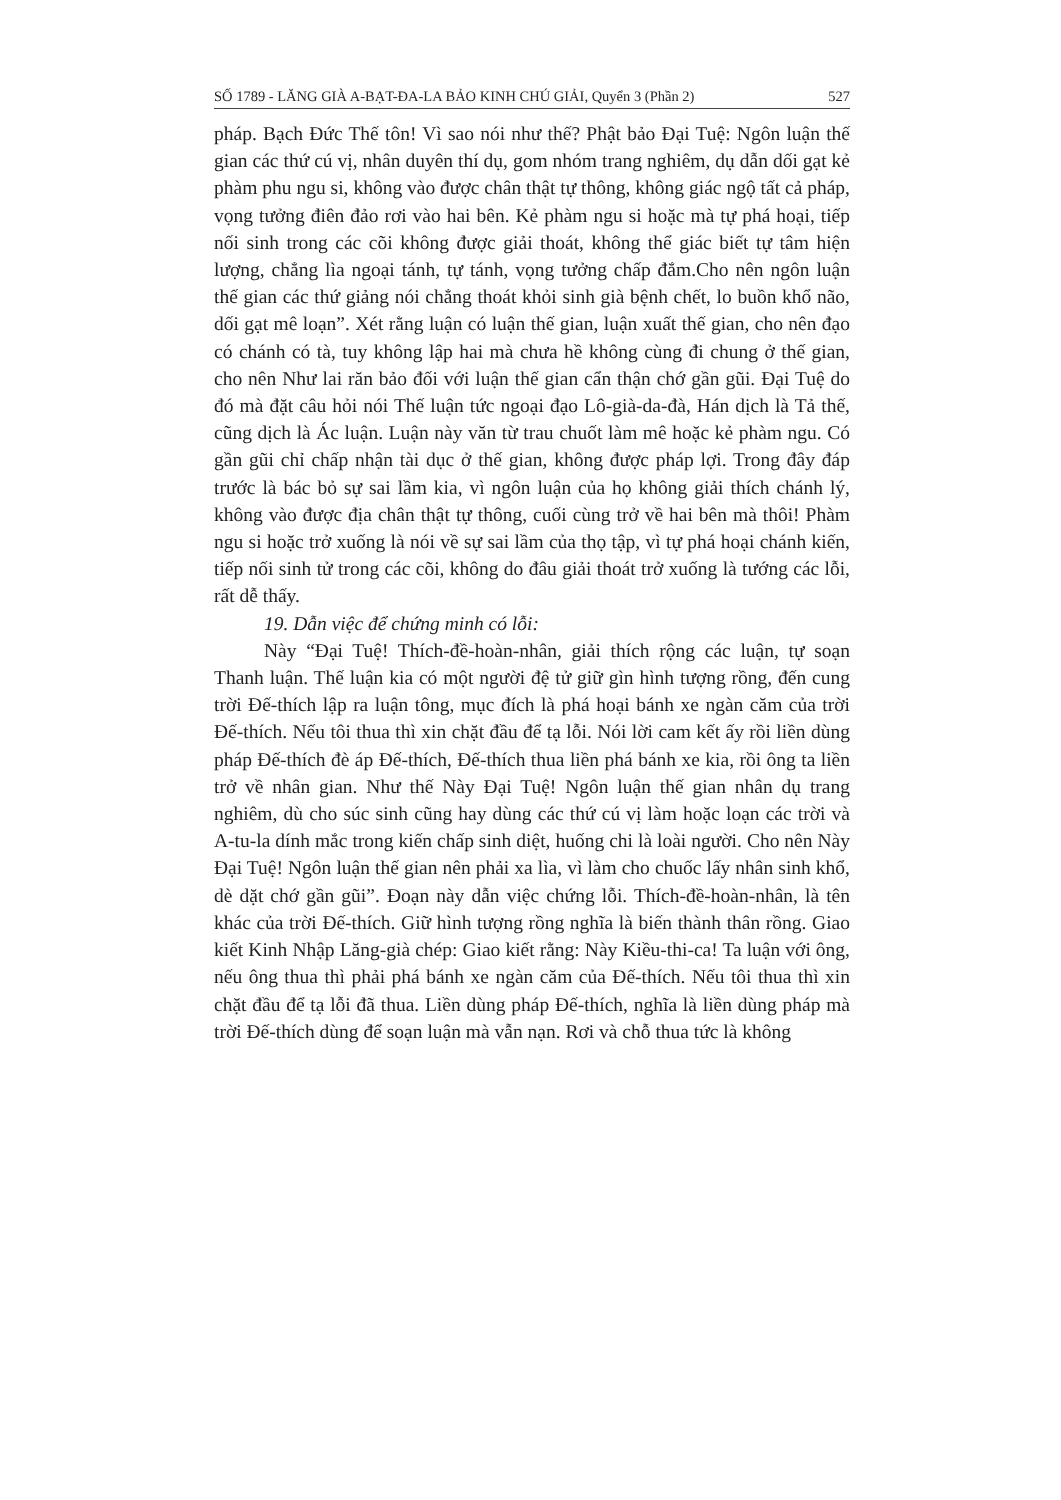SỐ 1789 - LĂNG GIÀ A-BẠT-ĐA-LA BẢO KINH CHÚ GIẢI, Quyển 3 (Phần 2) 527
pháp. Bạch Đức Thế tôn! Vì sao nói như thế? Phật bảo Đại Tuệ: Ngôn luận thế gian các thứ cú vị, nhân duyên thí dụ, gom nhóm trang nghiêm, dụ dẫn dối gạt kẻ phàm phu ngu si, không vào được chân thật tự thông, không giác ngộ tất cả pháp, vọng tưởng điên đảo rơi vào hai bên. Kẻ phàm ngu si hoặc mà tự phá hoại, tiếp nối sinh trong các cõi không được giải thoát, không thể giác biết tự tâm hiện lượng, chẳng lìa ngoại tánh, tự tánh, vọng tưởng chấp đắm.Cho nên ngôn luận thế gian các thứ giảng nói chẳng thoát khỏi sinh già bệnh chết, lo buồn khổ não, dối gạt mê loạn”. Xét rằng luận có luận thế gian, luận xuất thế gian, cho nên đạo có chánh có tà, tuy không lập hai mà chưa hề không cùng đi chung ở thế gian, cho nên Như lai răn bảo đối với luận thế gian cẩn thận chớ gần gũi. Đại Tuệ do đó mà đặt câu hỏi nói Thế luận tức ngoại đạo Lô-già-da-đà, Hán dịch là Tả thế, cũng dịch là Ác luận. Luận này văn từ trau chuốt làm mê hoặc kẻ phàm ngu. Có gần gũi chỉ chấp nhận tài dục ở thế gian, không được pháp lợi. Trong đây đáp trước là bác bỏ sự sai lầm kia, vì ngôn luận của họ không giải thích chánh lý, không vào được địa chân thật tự thông, cuối cùng trở về hai bên mà thôi! Phàm ngu si hoặc trở xuống là nói về sự sai lầm của thọ tập, vì tự phá hoại chánh kiến, tiếp nối sinh tử trong các cõi, không do đâu giải thoát trở xuống là tướng các lỗi, rất dễ thấy.
19. Dẫn việc để chứng minh có lỗi:
Này “Đại Tuệ! Thích-đề-hoàn-nhân, giải thích rộng các luận, tự soạn Thanh luận. Thế luận kia có một người đệ tử giữ gìn hình tượng rồng, đến cung trời Đế-thích lập ra luận tông, mục đích là phá hoại bánh xe ngàn căm của trời Đế-thích. Nếu tôi thua thì xin chặt đầu để tạ lỗi. Nói lời cam kết ấy rồi liền dùng pháp Đế-thích đè áp Đế-thích, Đế-thích thua liền phá bánh xe kia, rồi ông ta liền trở về nhân gian. Như thế Này Đại Tuệ! Ngôn luận thế gian nhân dụ trang nghiêm, dù cho súc sinh cũng hay dùng các thứ cú vị làm hoặc loạn các trời và A-tu-la dính mắc trong kiến chấp sinh diệt, huống chi là loài người. Cho nên Này Đại Tuệ! Ngôn luận thế gian nên phải xa lìa, vì làm cho chuốc lấy nhân sinh khổ, dè dặt chớ gần gũi”. Đoạn này dẫn việc chứng lỗi. Thích-đề-hoàn-nhân, là tên khác của trời Đế-thích. Giữ hình tượng rồng nghĩa là biến thành thân rồng. Giao kiết Kinh Nhập Lăng-già chép: Giao kiết rằng: Này Kiều-thi-ca! Ta luận với ông, nếu ông thua thì phải phá bánh xe ngàn căm của Đế-thích. Nếu tôi thua thì xin chặt đầu để tạ lỗi đã thua. Liền dùng pháp Đế-thích, nghĩa là liền dùng pháp mà trời Đế-thích dùng để soạn luận mà vẫn nạn. Rơi và chỗ thua tức là không